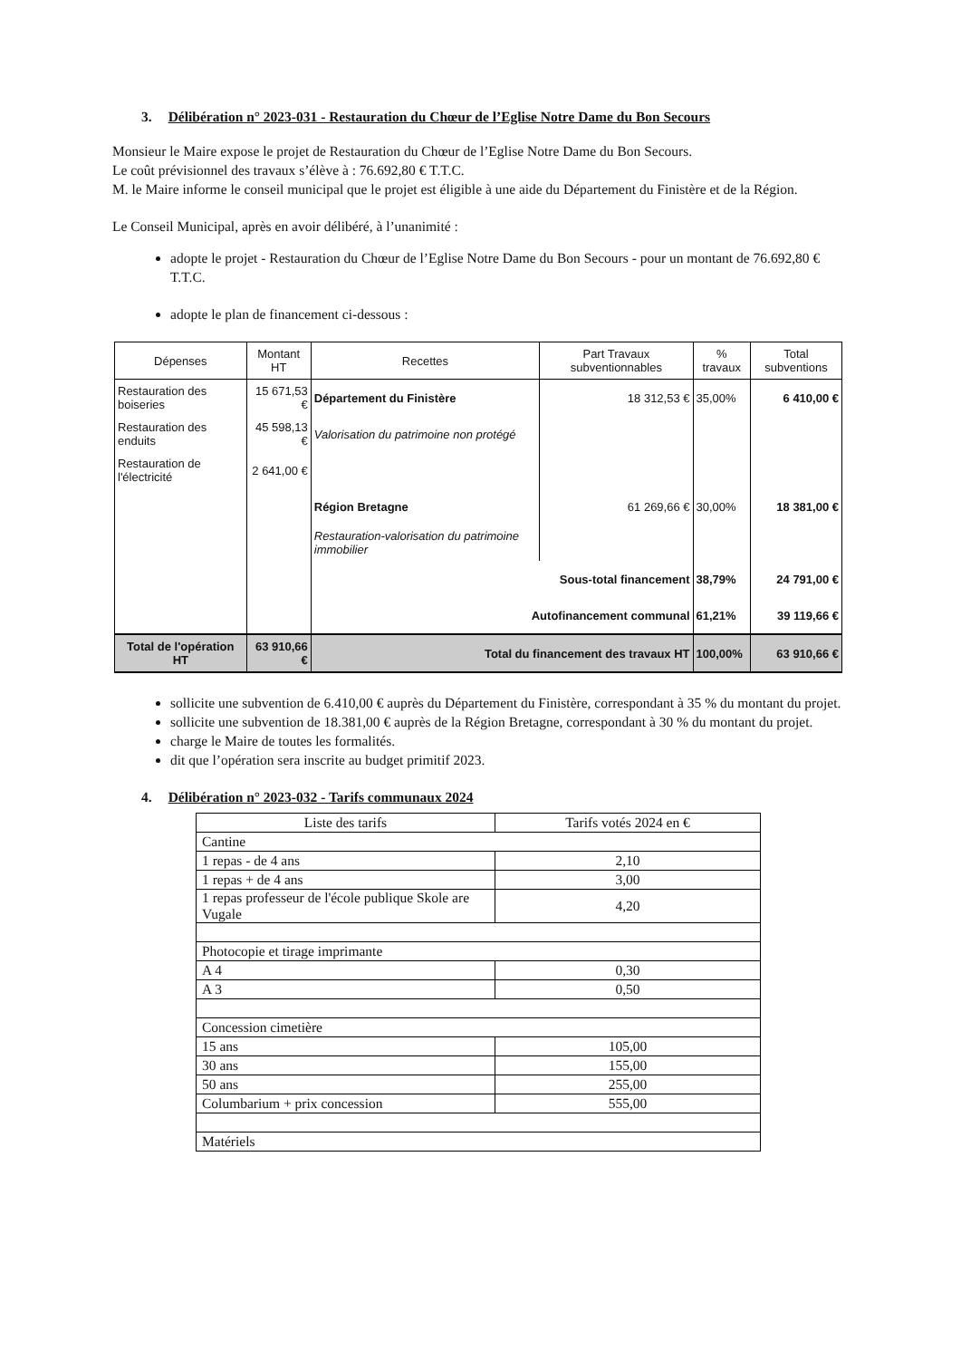3. Délibération n° 2023-031 - Restauration du Chœur de l’Eglise Notre Dame du Bon Secours
Monsieur le Maire expose le projet de Restauration du Chœur de l’Eglise Notre Dame du Bon Secours.
Le coût prévisionnel des travaux s’élève à : 76.692,80 € T.T.C.
M. le Maire informe le conseil municipal que le projet est éligible à une aide du Département du Finistère et de la Région.
Le Conseil Municipal, après en avoir délibéré, à l’unanimité :
adopte le projet - Restauration du Chœur de l’Eglise Notre Dame du Bon Secours - pour un montant de 76.692,80 € T.T.C.
adopte le plan de financement ci-dessous :
| Dépenses | Montant HT | Recettes | Part Travaux subventionnables | % travaux | Total subventions |
| --- | --- | --- | --- | --- | --- |
| Restauration des boiseries | 15 671,53 € | Département du Finistère | 18 312,53 € | 35,00% | 6 410,00 € |
| Restauration des enduits | 45 598,13 € | Valorisation du patrimoine non protégé | | | |
| Restauration de l'électricité | 2 641,00 € | | | | |
| | | Région Bretagne | 61 269,66 € | 30,00% | 18 381,00 € |
| | | Restauration-valorisation du patrimoine immobilier | | | |
| | | Sous-total financement | | 38,79% | 24 791,00 € |
| | | Autofinancement communal | | 61,21% | 39 119,66 € |
| Total de l'opération HT | 63 910,66 € | Total du financement des travaux HT | | 100,00% | 63 910,66 € |
sollicite une subvention de 6.410,00 € auprès du Département du Finistère, correspondant à 35 % du montant du projet.
sollicite une subvention de 18.381,00 € auprès de la Région Bretagne, correspondant à 30 % du montant du projet.
charge le Maire de toutes les formalités.
dit que l’opération sera inscrite au budget primitif 2023.
4. Délibération n° 2023-032 - Tarifs communaux 2024
| Liste des tarifs | Tarifs votés 2024 en € |
| Cantine | |
| 1 repas - de 4 ans | 2,10 |
| 1 repas + de 4 ans | 3,00 |
| 1 repas professeur de l'école publique Skole are Vugale | 4,20 |
| Photocopie et tirage imprimante | |
| A 4 | 0,30 |
| A 3 | 0,50 |
| Concession cimetière | |
| 15 ans | 105,00 |
| 30 ans | 155,00 |
| 50 ans | 255,00 |
| Columbarium + prix concession | 555,00 |
| Matériels | |